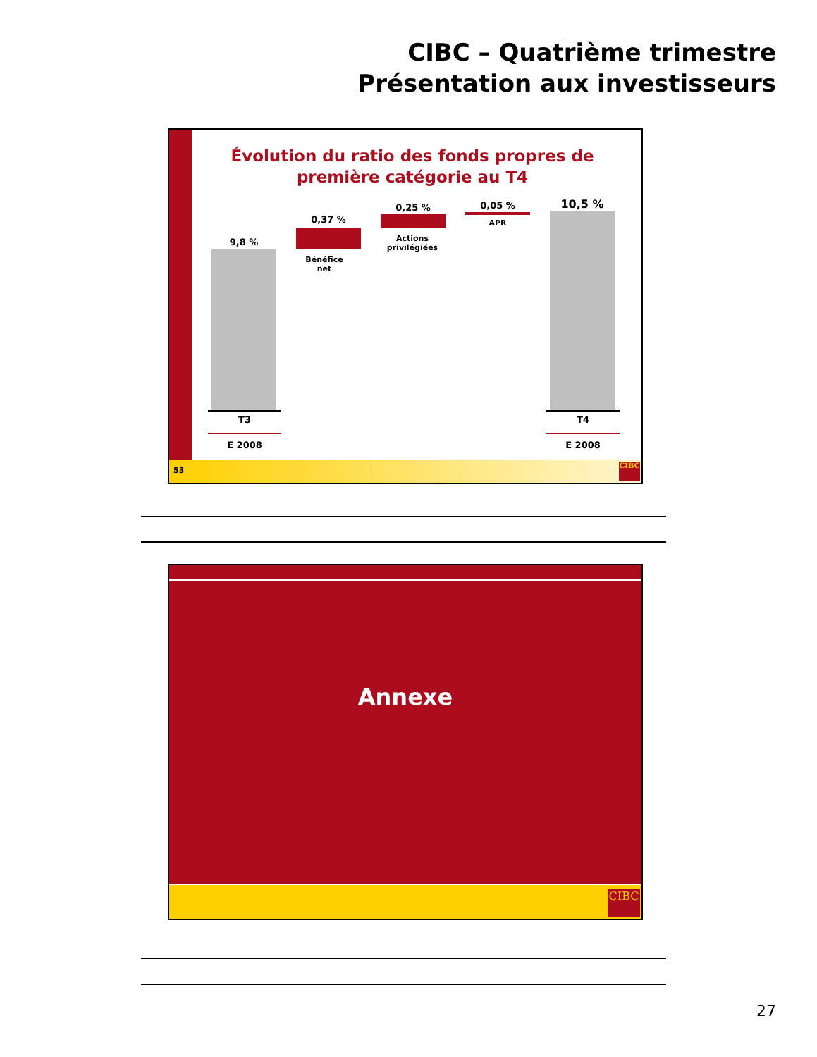CIBC – Quatrième trimestre
Présentation aux investisseurs
Évolution du ratio des fonds propres de première catégorie au T4
9,8 %
0,37 %
0,25 % 0,05 % 10,5 %
Bénéfice
net
Actions
privilégiées
APR
T3
E 2008
T4
E 2008
53
CIBC
Annexe
CIBC
27